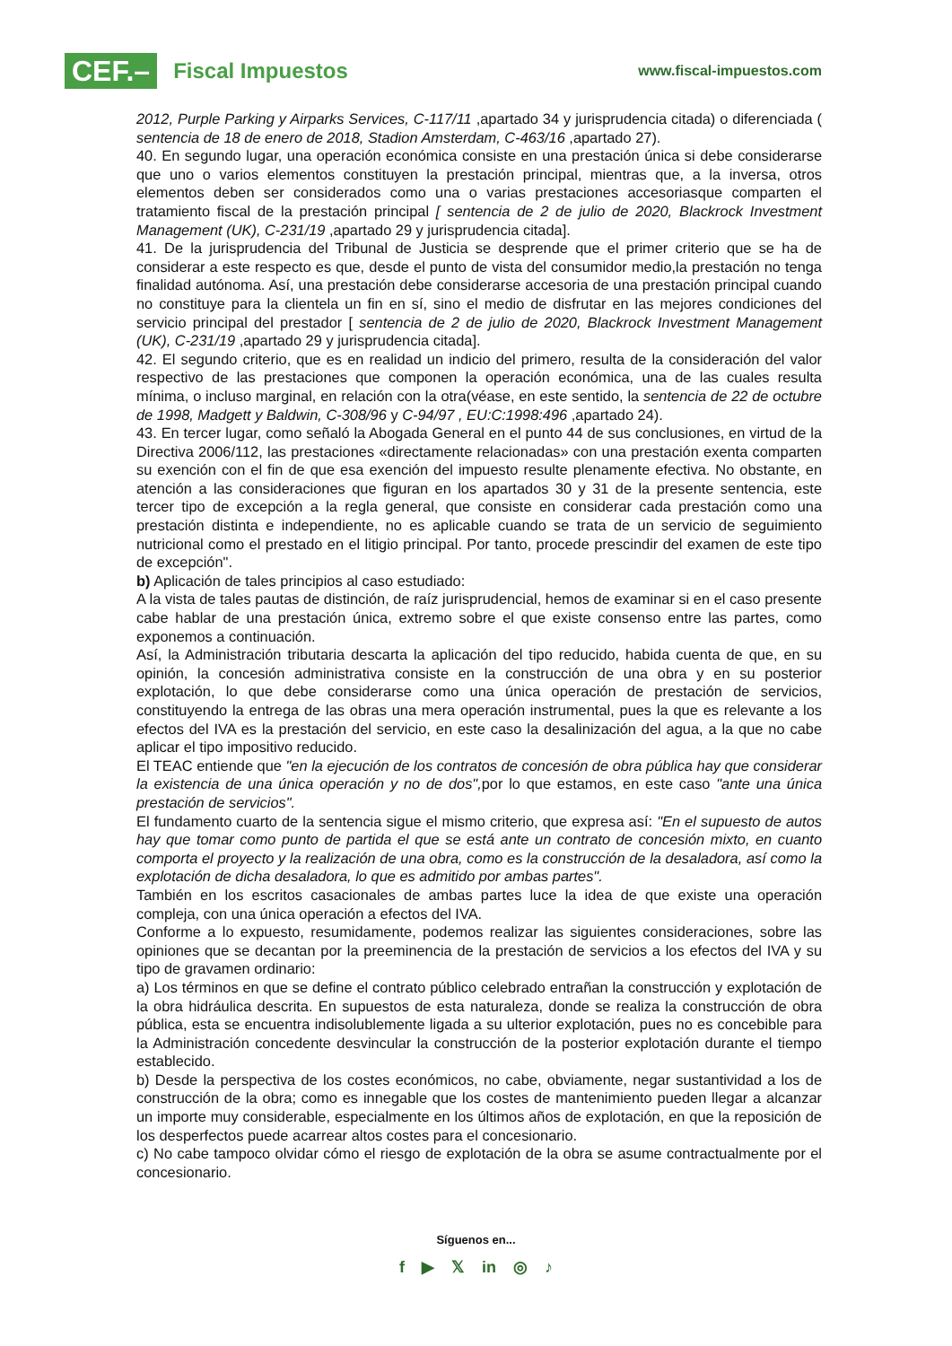CEF.– Fiscal Impuestos
www.fiscal-impuestos.com
2012, Purple Parking y Airparks Services, C-117/11 ,apartado 34 y jurisprudencia citada) o diferenciada ( sentencia de 18 de enero de 2018, Stadion Amsterdam, C-463/16 ,apartado 27).
40. En segundo lugar, una operación económica consiste en una prestación única si debe considerarse que uno o varios elementos constituyen la prestación principal, mientras que, a la inversa, otros elementos deben ser considerados como una o varias prestaciones accesoriasque comparten el tratamiento fiscal de la prestación principal [ sentencia de 2 de julio de 2020, Blackrock Investment Management (UK), C-231/19 ,apartado 29 y jurisprudencia citada].
41. De la jurisprudencia del Tribunal de Justicia se desprende que el primer criterio que se ha de considerar a este respecto es que, desde el punto de vista del consumidor medio,la prestación no tenga finalidad autónoma. Así, una prestación debe considerarse accesoria de una prestación principal cuando no constituye para la clientela un fin en sí, sino el medio de disfrutar en las mejores condiciones del servicio principal del prestador [ sentencia de 2 de julio de 2020, Blackrock Investment Management (UK), C-231/19 ,apartado 29 y jurisprudencia citada].
42. El segundo criterio, que es en realidad un indicio del primero, resulta de la consideración del valor respectivo de las prestaciones que componen la operación económica, una de las cuales resulta mínima, o incluso marginal, en relación con la otra(véase, en este sentido, la sentencia de 22 de octubre de 1998, Madgett y Baldwin, C-308/96 y C-94/97 , EU:C:1998:496 ,apartado 24).
43. En tercer lugar, como señaló la Abogada General en el punto 44 de sus conclusiones, en virtud de la Directiva 2006/112, las prestaciones «directamente relacionadas» con una prestación exenta comparten su exención con el fin de que esa exención del impuesto resulte plenamente efectiva. No obstante, en atención a las consideraciones que figuran en los apartados 30 y 31 de la presente sentencia, este tercer tipo de excepción a la regla general, que consiste en considerar cada prestación como una prestación distinta e independiente, no es aplicable cuando se trata de un servicio de seguimiento nutricional como el prestado en el litigio principal. Por tanto, procede prescindir del examen de este tipo de excepción".
b) Aplicación de tales principios al caso estudiado:
A la vista de tales pautas de distinción, de raíz jurisprudencial, hemos de examinar si en el caso presente cabe hablar de una prestación única, extremo sobre el que existe consenso entre las partes, como exponemos a continuación.
Así, la Administración tributaria descarta la aplicación del tipo reducido, habida cuenta de que, en su opinión, la concesión administrativa consiste en la construcción de una obra y en su posterior explotación, lo que debe considerarse como una única operación de prestación de servicios, constituyendo la entrega de las obras una mera operación instrumental, pues la que es relevante a los efectos del IVA es la prestación del servicio, en este caso la desalinización del agua, a la que no cabe aplicar el tipo impositivo reducido.
El TEAC entiende que "en la ejecución de los contratos de concesión de obra pública hay que considerar la existencia de una única operación y no de dos", por lo que estamos, en este caso "ante una única prestación de servicios".
El fundamento cuarto de la sentencia sigue el mismo criterio, que expresa así: "En el supuesto de autos hay que tomar como punto de partida el que se está ante un contrato de concesión mixto, en cuanto comporta el proyecto y la realización de una obra, como es la construcción de la desaladora, así como la explotación de dicha desaladora, lo que es admitido por ambas partes".
También en los escritos casacionales de ambas partes luce la idea de que existe una operación compleja, con una única operación a efectos del IVA.
Conforme a lo expuesto, resumidamente, podemos realizar las siguientes consideraciones, sobre las opiniones que se decantan por la preeminencia de la prestación de servicios a los efectos del IVA y su tipo de gravamen ordinario:
a) Los términos en que se define el contrato público celebrado entrañan la construcción y explotación de la obra hidráulica descrita. En supuestos de esta naturaleza, donde se realiza la construcción de obra pública, esta se encuentra indisolublemente ligada a su ulterior explotación, pues no es concebible para la Administración concedente desvincular la construcción de la posterior explotación durante el tiempo establecido.
b) Desde la perspectiva de los costes económicos, no cabe, obviamente, negar sustantividad a los de construcción de la obra; como es innegable que los costes de mantenimiento pueden llegar a alcanzar un importe muy considerable, especialmente en los últimos años de explotación, en que la reposición de los desperfectos puede acarrear altos costes para el concesionario.
c) No cabe tampoco olvidar cómo el riesgo de explotación de la obra se asume contractualmente por el concesionario.
Síguenos en...
f ▶ 𝕏 in ◎ ♪